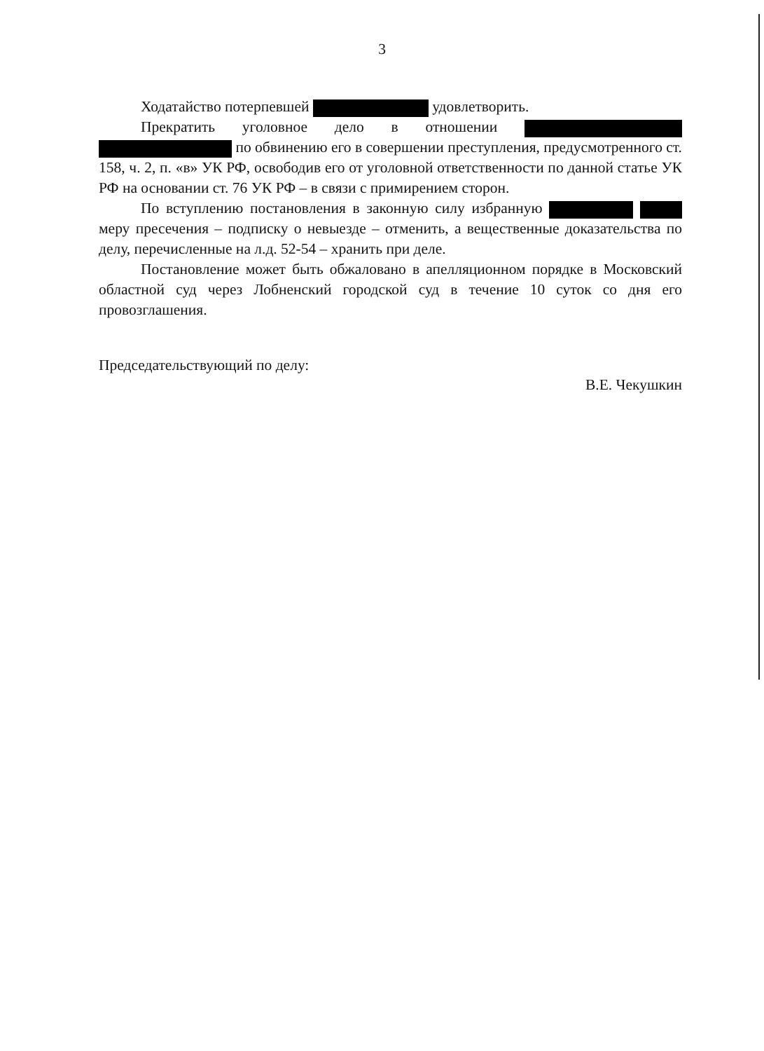3
Ходатайство потерпевшей удовлетворить.
Прекратить уголовное дело в отношении по обвинению его в совершении преступления, предусмотренного ст. 158, ч. 2, п. «в» УК РФ, освободив его от уголовной ответственности по данной статье УК РФ на основании ст. 76 УК РФ – в связи с примирением сторон.
По вступлению постановления в законную силу избранную меру пресечения – подписку о невыезде – отменить, а вещественные доказательства по делу, перечисленные на л.д. 52-54 – хранить при деле.
Постановление может быть обжаловано в апелляционном порядке в Московский областной суд через Лобненский городской суд в течение 10 суток со дня его провозглашения.
Председательствующий по делу: В.Е. Чекушкин